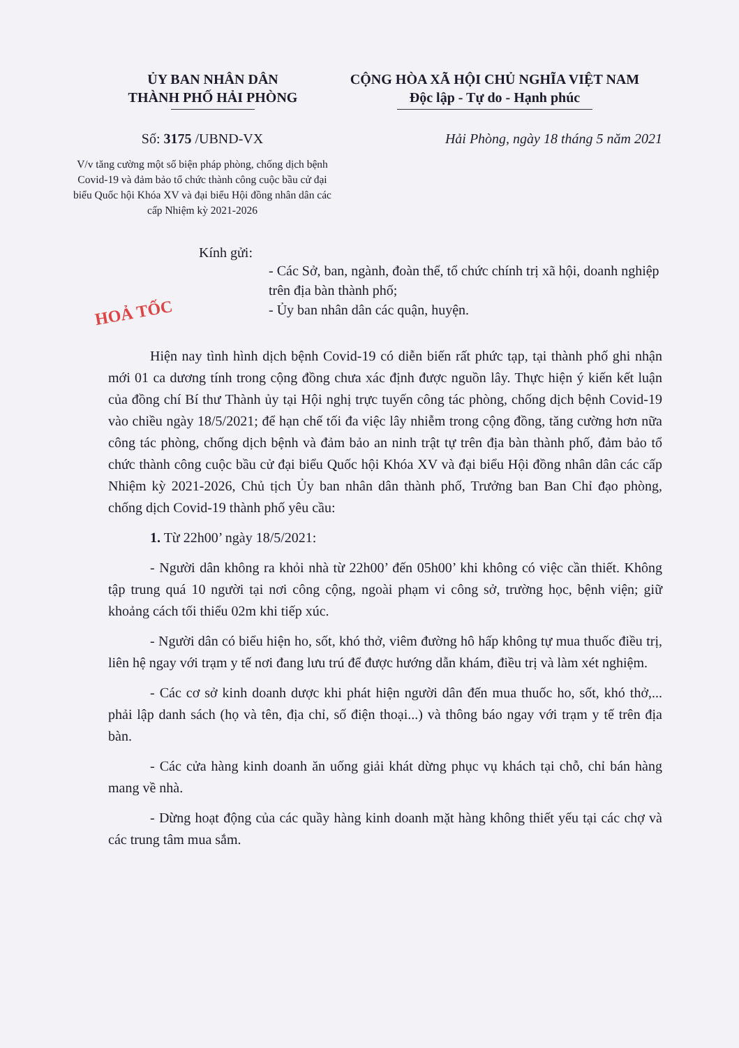ỦY BAN NHÂN DÂN
THÀNH PHỐ HẢI PHÒNG
CỘNG HÒA XÃ HỘI CHỦ NGHĨA VIỆT NAM
Độc lập - Tự do - Hạnh phúc
Số: 3175 /UBND-VX
V/v tăng cường một số biện pháp phòng, chống dịch bệnh Covid-19 và đảm bảo tổ chức thành công cuộc bầu cử đại biểu Quốc hội Khóa XV và đại biểu Hội đồng nhân dân các cấp Nhiệm kỳ 2021-2026
Hải Phòng, ngày 18 tháng 5 năm 2021
Kính gửi:
- Các Sở, ban, ngành, đoàn thể, tổ chức chính trị xã hội, doanh nghiệp trên địa bàn thành phố;
- Ủy ban nhân dân các quận, huyện.
HOẢ TỐC
Hiện nay tình hình dịch bệnh Covid-19 có diễn biến rất phức tạp, tại thành phố ghi nhận mới 01 ca dương tính trong cộng đồng chưa xác định được nguồn lây. Thực hiện ý kiến kết luận của đồng chí Bí thư Thành ủy tại Hội nghị trực tuyến công tác phòng, chống dịch bệnh Covid-19 vào chiều ngày 18/5/2021; để hạn chế tối đa việc lây nhiễm trong cộng đồng, tăng cường hơn nữa công tác phòng, chống dịch bệnh và đảm bảo an ninh trật tự trên địa bàn thành phố, đảm bảo tổ chức thành công cuộc bầu cử đại biểu Quốc hội Khóa XV và đại biểu Hội đồng nhân dân các cấp Nhiệm kỳ 2021-2026, Chủ tịch Ủy ban nhân dân thành phố, Trưởng ban Ban Chỉ đạo phòng, chống dịch Covid-19 thành phố yêu cầu:
1. Từ 22h00’ ngày 18/5/2021:
- Người dân không ra khỏi nhà từ 22h00’ đến 05h00’ khi không có việc cần thiết. Không tập trung quá 10 người tại nơi công cộng, ngoài phạm vi công sở, trường học, bệnh viện; giữ khoảng cách tối thiểu 02m khi tiếp xúc.
- Người dân có biểu hiện ho, sốt, khó thở, viêm đường hô hấp không tự mua thuốc điều trị, liên hệ ngay với trạm y tế nơi đang lưu trú để được hướng dẫn khám, điều trị và làm xét nghiệm.
- Các cơ sở kinh doanh dược khi phát hiện người dân đến mua thuốc ho, sốt, khó thở,... phải lập danh sách (họ và tên, địa chỉ, số điện thoại...) và thông báo ngay với trạm y tế trên địa bàn.
- Các cửa hàng kinh doanh ăn uống giải khát dừng phục vụ khách tại chỗ, chỉ bán hàng mang về nhà.
- Dừng hoạt động của các quầy hàng kinh doanh mặt hàng không thiết yếu tại các chợ và các trung tâm mua sắm.